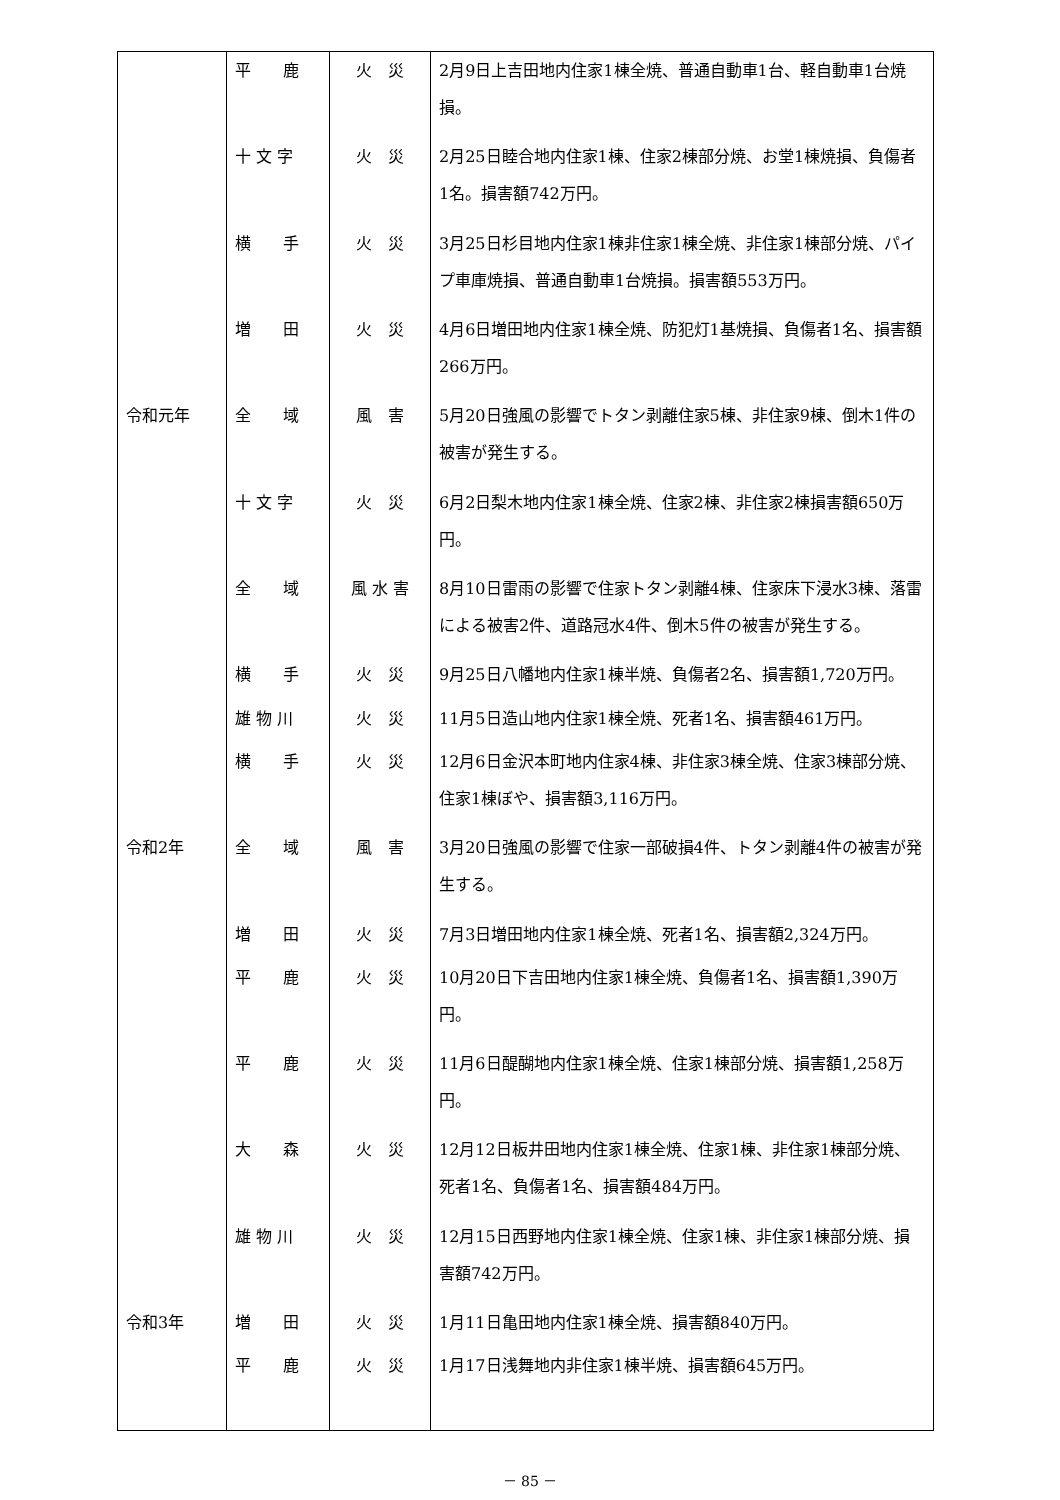| | 平 鹿 | 火 災 | 2月9日上吉田地内住家1棟全焼、普通自動車1台、軽自動車1台焼損。 |
| | 十 文 字 | 火 災 | 2月25日睦合地内住家1棟、住家2棟部分焼、お堂1棟焼損、負傷者1名。損害額742万円。 |
| | 横 手 | 火 災 | 3月25日杉目地内住家1棟非住家1棟全焼、非住家1棟部分焼、パイプ車庫焼損、普通自動車1台焼損。損害額553万円。 |
| | 増 田 | 火 災 | 4月6日増田地内住家1棟全焼、防犯灯1基焼損、負傷者1名、損害額266万円。 |
| 令和元年 | 全 域 | 風 害 | 5月20日強風の影響でトタン剥離住家5棟、非住家9棟、倒木1件の被害が発生する。 |
| | 十 文 字 | 火 災 | 6月2日梨木地内住家1棟全焼、住家2棟、非住家2棟損害額650万円。 |
| | 全 域 | 風 水 害 | 8月10日雷雨の影響で住家トタン剥離4棟、住家床下浸水3棟、落雷による被害2件、道路冠水4件、倒木5件の被害が発生する。 |
| | 横 手 | 火 災 | 9月25日八幡地内住家1棟半焼、負傷者2名、損害額1,720万円。 |
| | 雄 物 川 | 火 災 | 11月5日造山地内住家1棟全焼、死者1名、損害額461万円。 |
| | 横 手 | 火 災 | 12月6日金沢本町地内住家4棟、非住家3棟全焼、住家3棟部分焼、住家1棟ぼや、損害額3,116万円。 |
| 令和2年 | 全 域 | 風 害 | 3月20日強風の影響で住家一部破損4件、トタン剥離4件の被害が発生する。 |
| | 増 田 | 火 災 | 7月3日増田地内住家1棟全焼、死者1名、損害額2,324万円。 |
| | 平 鹿 | 火 災 | 10月20日下吉田地内住家1棟全焼、負傷者1名、損害額1,390万円。 |
| | 平 鹿 | 火 災 | 11月6日醍醐地内住家1棟全焼、住家1棟部分焼、損害額1,258万円。 |
| | 大 森 | 火 災 | 12月12日板井田地内住家1棟全焼、住家1棟、非住家1棟部分焼、死者1名、負傷者1名、損害額484万円。 |
| | 雄 物 川 | 火 災 | 12月15日西野地内住家1棟全焼、住家1棟、非住家1棟部分焼、損害額742万円。 |
| 令和3年 | 増 田 | 火 災 | 1月11日亀田地内住家1棟全焼、損害額840万円。 |
| | 平 鹿 | 火 災 | 1月17日浅舞地内非住家1棟半焼、損害額645万円。 |
－ 85 －